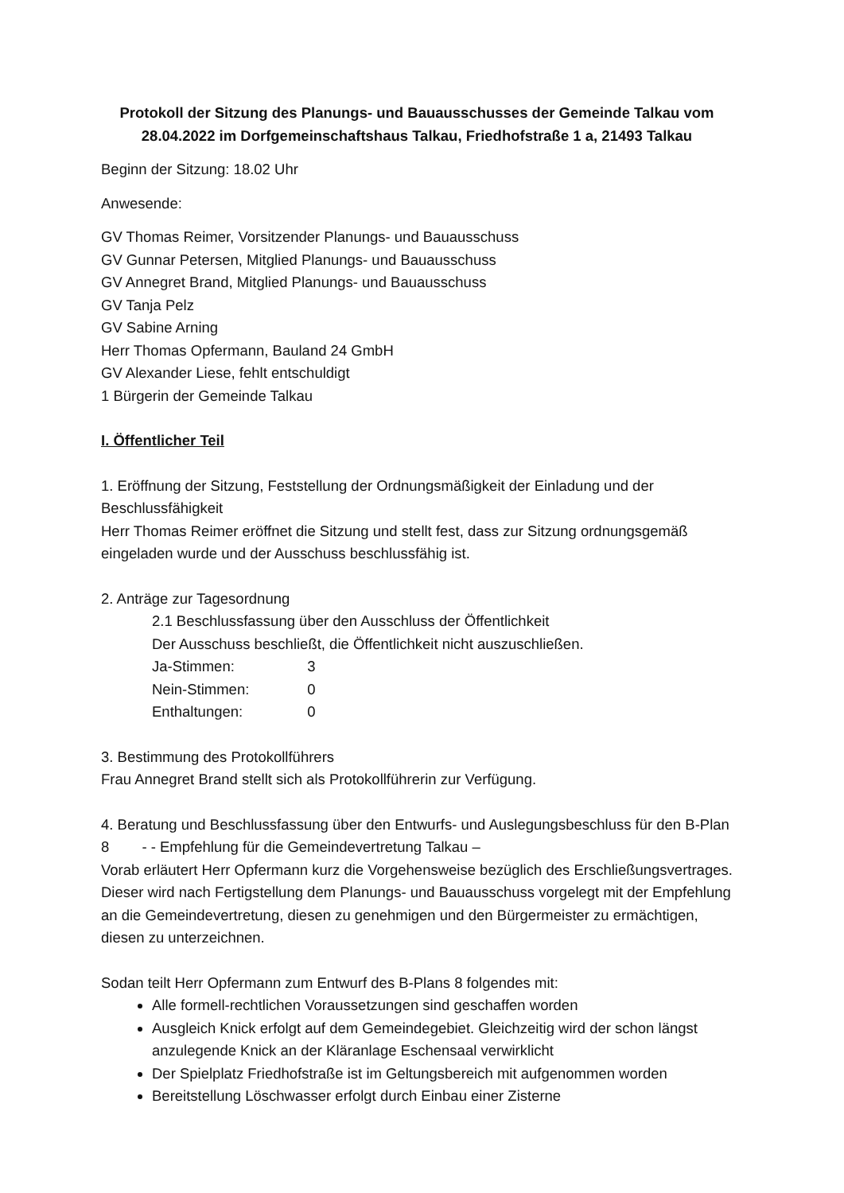Protokoll der Sitzung des Planungs- und Bauausschusses der Gemeinde Talkau vom 28.04.2022 im Dorfgemeinschaftshaus Talkau, Friedhofstraße 1 a, 21493 Talkau
Beginn der Sitzung: 18.02 Uhr
Anwesende:
GV Thomas Reimer, Vorsitzender Planungs- und Bauausschuss
GV Gunnar Petersen, Mitglied Planungs- und Bauausschuss
GV Annegret Brand, Mitglied Planungs- und Bauausschuss
GV Tanja Pelz
GV Sabine Arning
Herr Thomas Opfermann, Bauland 24 GmbH
GV Alexander Liese, fehlt entschuldigt
1 Bürgerin der Gemeinde Talkau
I. Öffentlicher Teil
1. Eröffnung der Sitzung, Feststellung der Ordnungsmäßigkeit der Einladung und der Beschlussfähigkeit
Herr Thomas Reimer eröffnet die Sitzung und stellt fest, dass zur Sitzung ordnungsgemäß eingeladen wurde und der Ausschuss beschlussfähig ist.
2. Anträge zur Tagesordnung
2.1 Beschlussfassung über den Ausschluss der Öffentlichkeit
Der Ausschuss beschließt, die Öffentlichkeit nicht auszuschließen.
Ja-Stimmen: 3
Nein-Stimmen: 0
Enthaltungen: 0
3. Bestimmung des Protokollführers
Frau Annegret Brand stellt sich als Protokollführerin zur Verfügung.
4. Beratung und Beschlussfassung über den Entwurfs- und Auslegungsbeschluss für den B-Plan 8 - - Empfehlung für die Gemeindevertretung Talkau –
Vorab erläutert Herr Opfermann kurz die Vorgehensweise bezüglich des Erschließungsvertrages. Dieser wird nach Fertigstellung dem Planungs- und Bauausschuss vorgelegt mit der Empfehlung an die Gemeindevertretung, diesen zu genehmigen und den Bürgermeister zu ermächtigen, diesen zu unterzeichnen.
Sodan teilt Herr Opfermann zum Entwurf des B-Plans 8 folgendes mit:
Alle formell-rechtlichen Voraussetzungen sind geschaffen worden
Ausgleich Knick erfolgt auf dem Gemeindegebiet. Gleichzeitig wird der schon längst anzulegende Knick an der Kläranlage Eschensaal verwirklicht
Der Spielplatz Friedhofstraße ist im Geltungsbereich mit aufgenommen worden
Bereitstellung Löschwasser erfolgt durch Einbau einer Zisterne